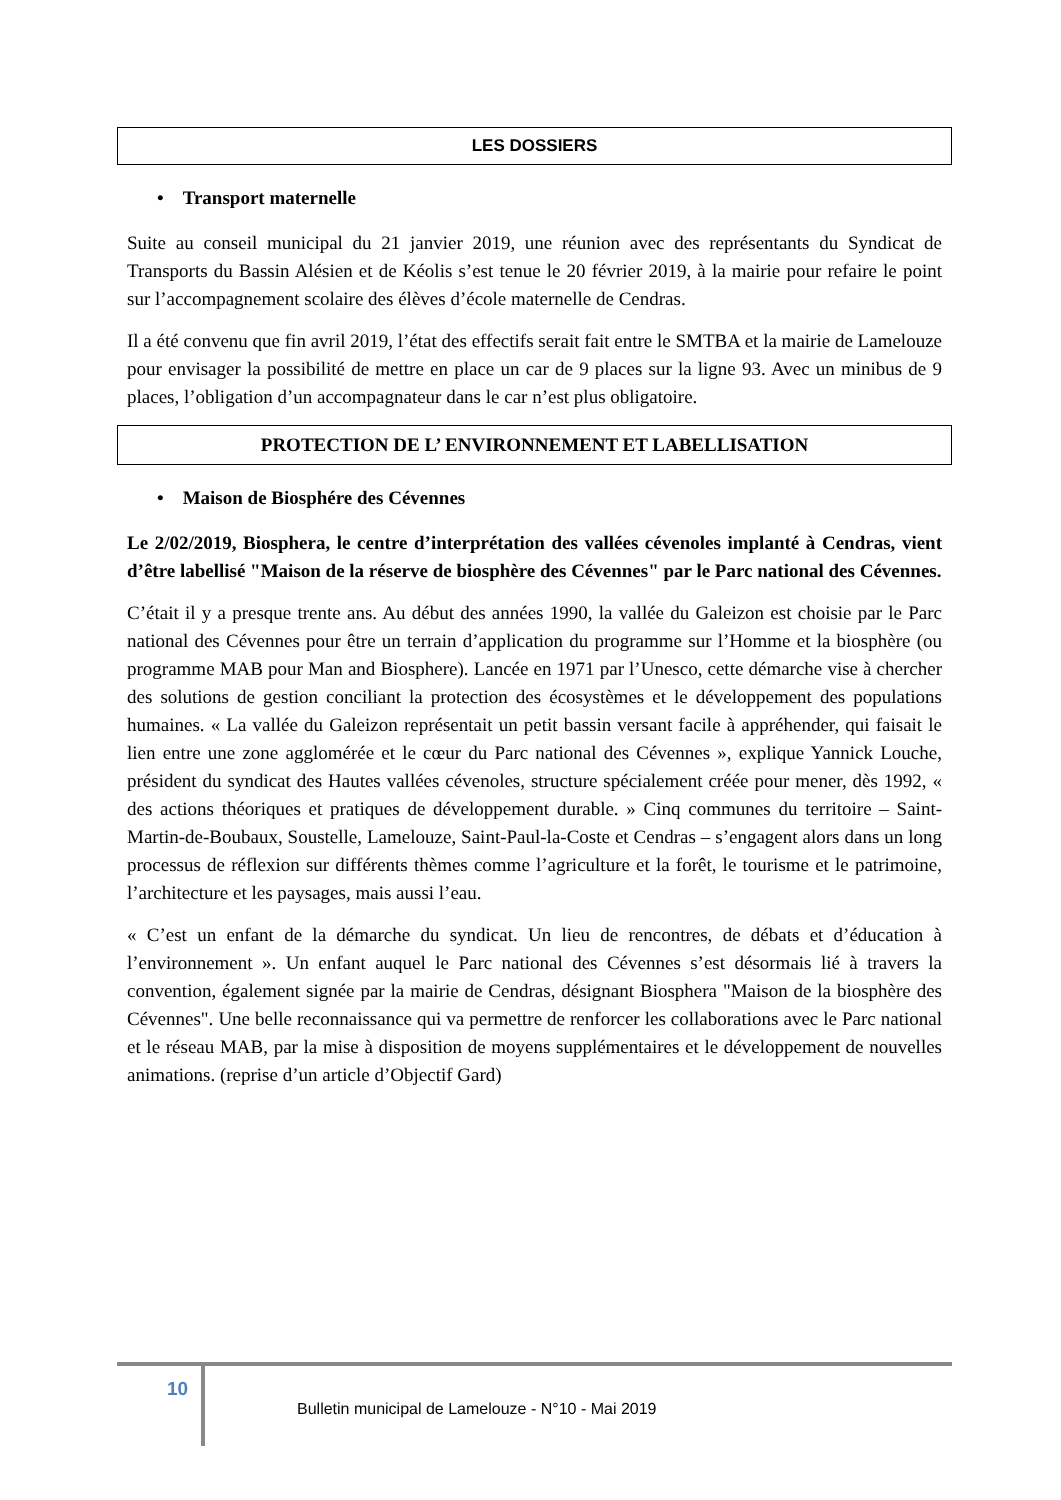LES DOSSIERS
• Transport maternelle
Suite au conseil municipal du 21 janvier 2019, une réunion avec des représentants du Syndicat de Transports du Bassin Alésien et de Kéolis s’est tenue le 20 février 2019, à la mairie pour refaire le point sur l’accompagnement scolaire des élèves d’école maternelle de Cendras.
Il a été convenu que fin avril 2019, l’état des effectifs serait fait entre le SMTBA et la mairie de Lamelouze pour envisager la possibilité de mettre en place un car de 9 places sur la ligne 93. Avec un minibus de 9 places, l’obligation d’un accompagnateur dans le car n’est plus obligatoire.
PROTECTION DE L’ ENVIRONNEMENT ET LABELLISATION
• Maison de Biosphére des Cévennes
Le 2/02/2019, Biosphera, le centre d’interprétation des vallées cévenoles implanté à Cendras, vient d’être labellisé "Maison de la réserve de biosphère des Cévennes" par le Parc national des Cévennes.
C’était il y a presque trente ans. Au début des années 1990, la vallée du Galeizon est choisie par le Parc national des Cévennes pour être un terrain d’application du programme sur l’Homme et la biosphère (ou programme MAB pour Man and Biosphere). Lancée en 1971 par l’Unesco, cette démarche vise à chercher des solutions de gestion conciliant la protection des écosystèmes et le développement des populations humaines. « La vallée du Galeizon représentait un petit bassin versant facile à appréhender, qui faisait le lien entre une zone agglomérée et le cœur du Parc national des Cévennes », explique Yannick Louche, président du syndicat des Hautes vallées cévenoles, structure spécialement créée pour mener, dès 1992, « des actions théoriques et pratiques de développement durable. » Cinq communes du territoire – Saint-Martin-de-Boubaux, Soustelle, Lamelouze, Saint-Paul-la-Coste et Cendras – s’engagent alors dans un long processus de réflexion sur différents thèmes comme l’agriculture et la forêt, le tourisme et le patrimoine, l’architecture et les paysages, mais aussi l’eau.
« C’est un enfant de la démarche du syndicat. Un lieu de rencontres, de débats et d’éducation à l’environnement ». Un enfant auquel le Parc national des Cévennes s’est désormais lié à travers la convention, également signée par la mairie de Cendras, désignant Biosphera "Maison de la biosphère des Cévennes". Une belle reconnaissance qui va permettre de renforcer les collaborations avec le Parc national et le réseau MAB, par la mise à disposition de moyens supplémentaires et le développement de nouvelles animations. (reprise d’un article d’Objectif Gard)
10
Bulletin municipal de Lamelouze - N°10 - Mai 2019